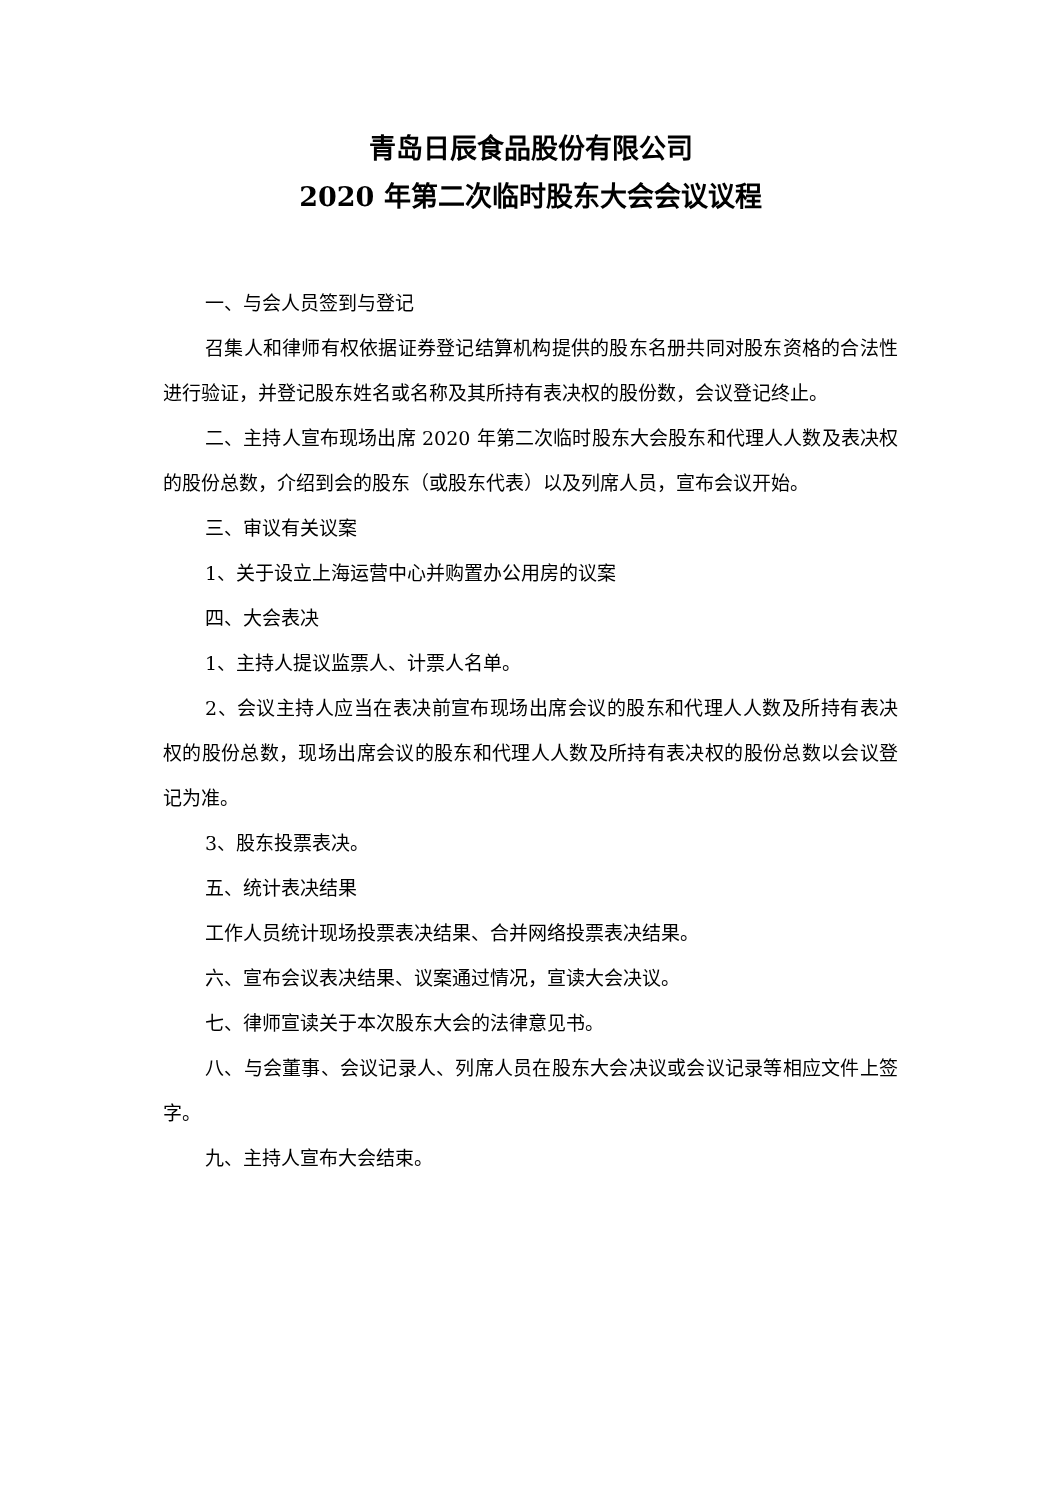青岛日辰食品股份有限公司
2020 年第二次临时股东大会会议议程
一、与会人员签到与登记
召集人和律师有权依据证券登记结算机构提供的股东名册共同对股东资格的合法性进行验证，并登记股东姓名或名称及其所持有表决权的股份数，会议登记终止。
二、主持人宣布现场出席 2020 年第二次临时股东大会股东和代理人人数及表决权的股份总数，介绍到会的股东（或股东代表）以及列席人员，宣布会议开始。
三、审议有关议案
1、关于设立上海运营中心并购置办公用房的议案
四、大会表决
1、主持人提议监票人、计票人名单。
2、会议主持人应当在表决前宣布现场出席会议的股东和代理人人数及所持有表决权的股份总数，现场出席会议的股东和代理人人数及所持有表决权的股份总数以会议登记为准。
3、股东投票表决。
五、统计表决结果
工作人员统计现场投票表决结果、合并网络投票表决结果。
六、宣布会议表决结果、议案通过情况，宣读大会决议。
七、律师宣读关于本次股东大会的法律意见书。
八、与会董事、会议记录人、列席人员在股东大会决议或会议记录等相应文件上签字。
九、主持人宣布大会结束。